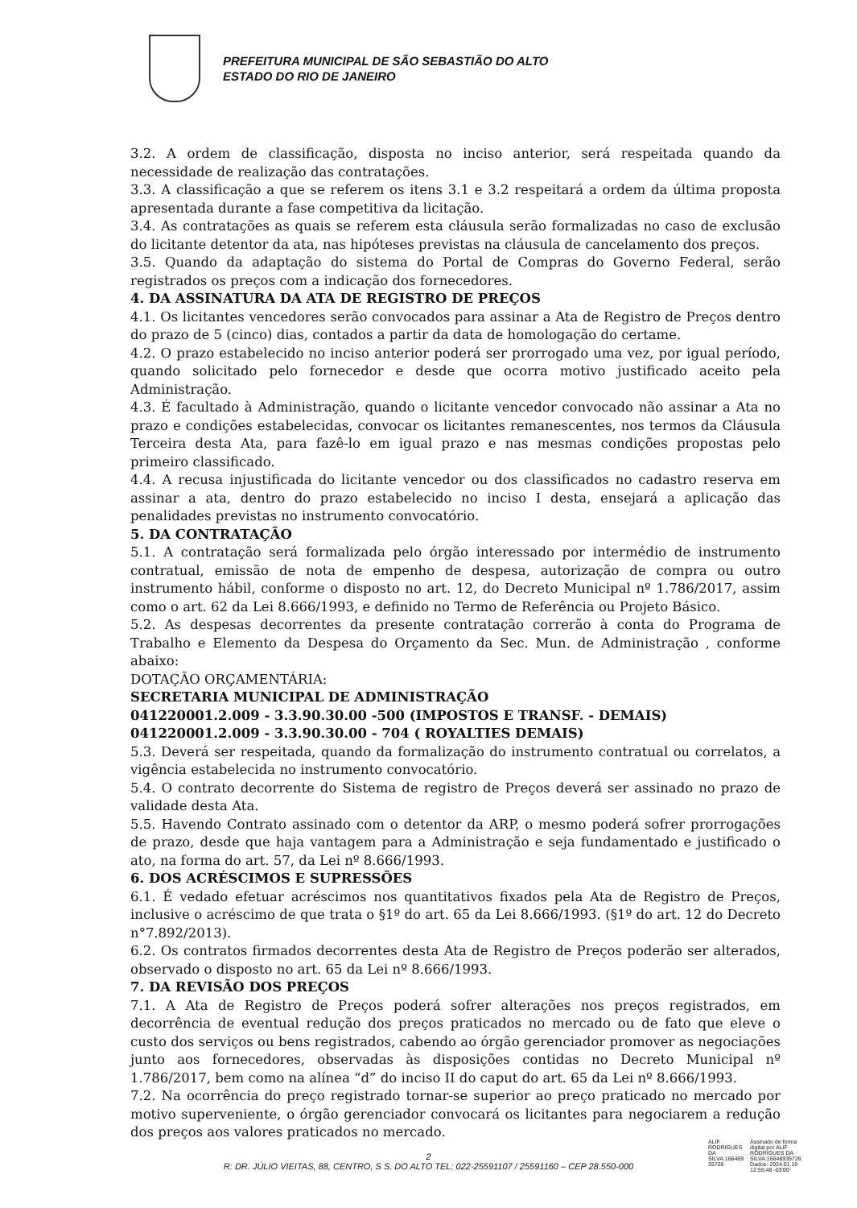PREFEITURA MUNICIPAL DE SÃO SEBASTIÃO DO ALTO
ESTADO DO RIO DE JANEIRO
3.2. A ordem de classificação, disposta no inciso anterior, será respeitada quando da necessidade de realização das contratações.
3.3. A classificação a que se referem os itens 3.1 e 3.2 respeitará a ordem da última proposta apresentada durante a fase competitiva da licitação.
3.4. As contratações as quais se referem esta cláusula serão formalizadas no caso de exclusão do licitante detentor da ata, nas hipóteses previstas na cláusula de cancelamento dos preços.
3.5. Quando da adaptação do sistema do Portal de Compras do Governo Federal, serão registrados os preços com a indicação dos fornecedores.
4. DA ASSINATURA DA ATA DE REGISTRO DE PREÇOS
4.1. Os licitantes vencedores serão convocados para assinar a Ata de Registro de Preços dentro do prazo de 5 (cinco) dias, contados a partir da data de homologação do certame.
4.2. O prazo estabelecido no inciso anterior poderá ser prorrogado uma vez, por igual período, quando solicitado pelo fornecedor e desde que ocorra motivo justificado aceito pela Administração.
4.3. É facultado à Administração, quando o licitante vencedor convocado não assinar a Ata no prazo e condições estabelecidas, convocar os licitantes remanescentes, nos termos da Cláusula Terceira desta Ata, para fazê-lo em igual prazo e nas mesmas condições propostas pelo primeiro classificado.
4.4. A recusa injustificada do licitante vencedor ou dos classificados no cadastro reserva em assinar a ata, dentro do prazo estabelecido no inciso I desta, ensejará a aplicação das penalidades previstas no instrumento convocatório.
5. DA CONTRATAÇÃO
5.1. A contratação será formalizada pelo órgão interessado por intermédio de instrumento contratual, emissão de nota de empenho de despesa, autorização de compra ou outro instrumento hábil, conforme o disposto no art. 12, do Decreto Municipal nº 1.786/2017, assim como o art. 62 da Lei 8.666/1993, e definido no Termo de Referência ou Projeto Básico.
5.2. As despesas decorrentes da presente contratação correrão à conta do Programa de Trabalho e Elemento da Despesa do Orçamento da Sec. Mun. de Administração , conforme abaixo:
DOTAÇÃO ORÇAMENTÁRIA:
SECRETARIA MUNICIPAL DE ADMINISTRAÇÃO
041220001.2.009 - 3.3.90.30.00 -500 (IMPOSTOS E TRANSF. - DEMAIS)
041220001.2.009 - 3.3.90.30.00 - 704 ( ROYALTIES DEMAIS)
5.3. Deverá ser respeitada, quando da formalização do instrumento contratual ou correlatos, a vigência estabelecida no instrumento convocatório.
5.4. O contrato decorrente do Sistema de registro de Preços deverá ser assinado no prazo de validade desta Ata.
5.5. Havendo Contrato assinado com o detentor da ARP, o mesmo poderá sofrer prorrogações de prazo, desde que haja vantagem para a Administração e seja fundamentado e justificado o ato, na forma do art. 57, da Lei nº 8.666/1993.
6. DOS ACRÉSCIMOS E SUPRESSÕES
6.1. É vedado efetuar acréscimos nos quantitativos fixados pela Ata de Registro de Preços, inclusive o acréscimo de que trata o §1º do art. 65 da Lei 8.666/1993. (§1º do art. 12 do Decreto n°7.892/2013).
6.2. Os contratos firmados decorrentes desta Ata de Registro de Preços poderão ser alterados, observado o disposto no art. 65 da Lei nº 8.666/1993.
7. DA REVISÃO DOS PREÇOS
7.1. A Ata de Registro de Preços poderá sofrer alterações nos preços registrados, em decorrência de eventual redução dos preços praticados no mercado ou de fato que eleve o custo dos serviços ou bens registrados, cabendo ao órgão gerenciador promover as negociações junto aos fornecedores, observadas às disposições contidas no Decreto Municipal nº 1.786/2017, bem como na alínea “d” do inciso II do caput do art. 65 da Lei nº 8.666/1993.
7.2. Na ocorrência do preço registrado tornar-se superior ao preço praticado no mercado por motivo superveniente, o órgão gerenciador convocará os licitantes para negociarem a redução dos preços aos valores praticados no mercado.
2
R: DR. JÚLIO VIEITAS, 88, CENTRO, S S. DO ALTO TEL: 022-25591107 / 25591160 – CEP 28.550-000
ALIF RODRIGUES DA SILVA:166469 35726
Assinado de forma digital por ALIF RODRIGUES DA SILVA:16646935726 Dados: 2024.01.19 12:55:48 -03'00'